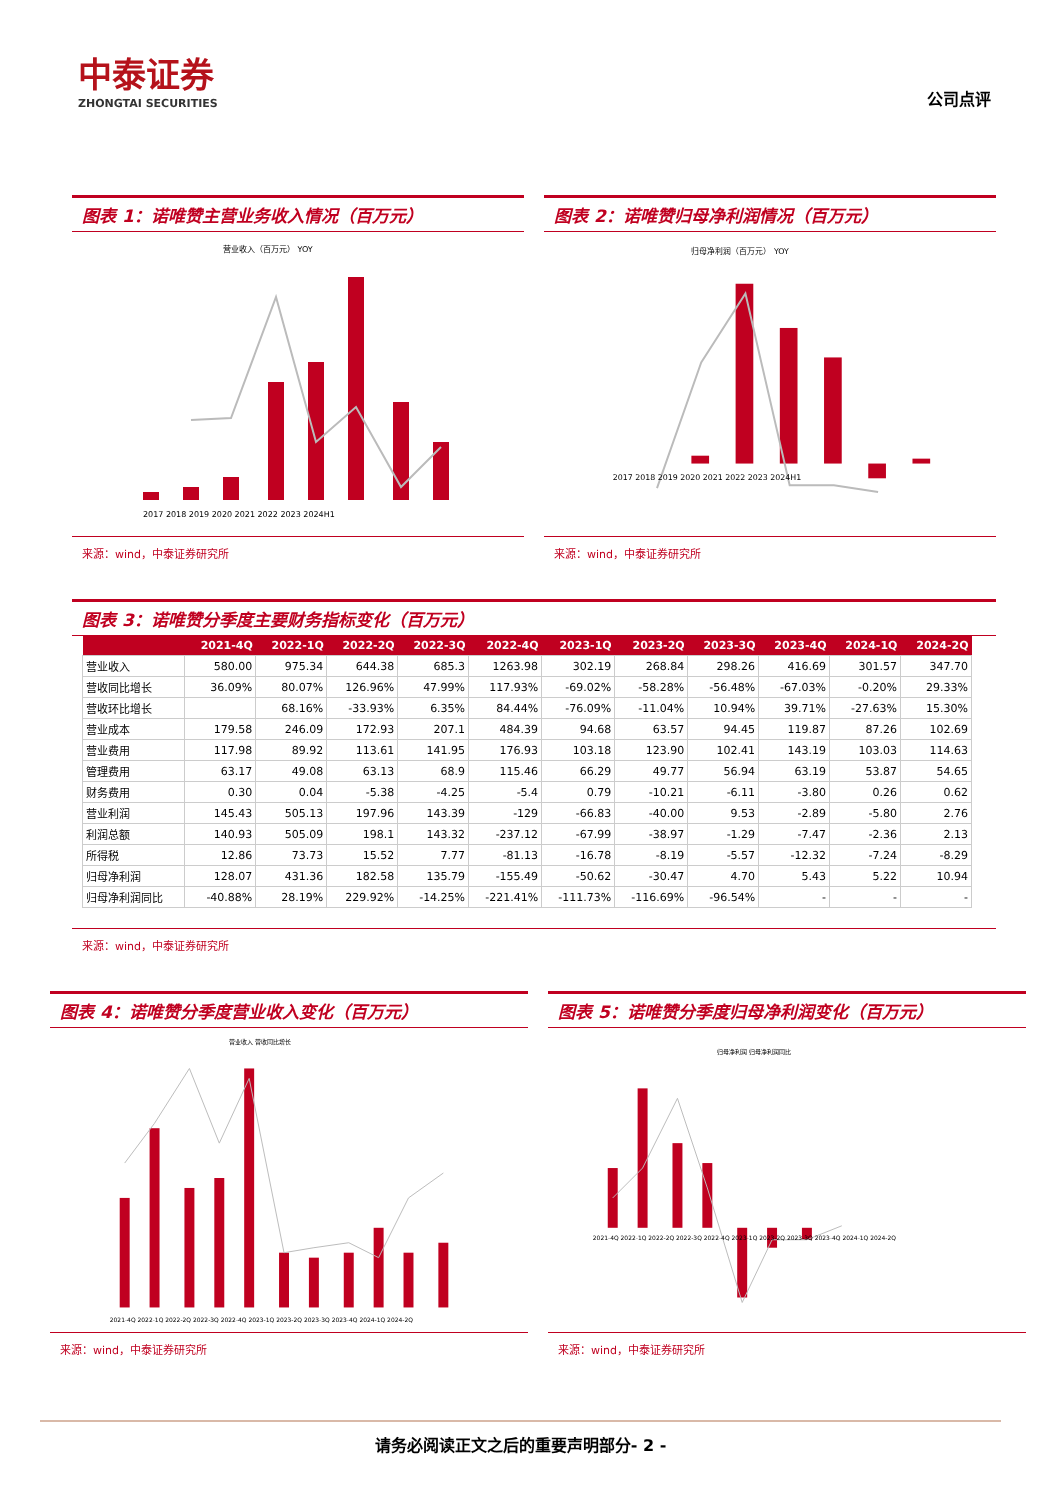中泰证券
ZHONGTAI SECURITIES
公司点评
图表 1：诺唯赞主营业务收入情况（百万元）
营业收入（百万元） YOY
2017 2018 2019 2020 2021 2022 2023 2024H1
来源：wind，中泰证券研究所
图表 2：诺唯赞归母净利润情况（百万元）
归母净利润（百万元） YOY
2017 2018 2019 2020 2021 2022 2023 2024H1
来源：wind，中泰证券研究所
图表 3：诺唯赞分季度主要财务指标变化（百万元）
| | 2021-4Q | 2022-1Q | 2022-2Q | 2022-3Q | 2022-4Q | 2023-1Q | 2023-2Q | 2023-3Q | 2023-4Q | 2024-1Q | 2024-2Q |
| --- | --- | --- | --- | --- | --- | --- | --- | --- | --- | --- | --- |
| 营业收入 | 580.00 | 975.34 | 644.38 | 685.3 | 1263.98 | 302.19 | 268.84 | 298.26 | 416.69 | 301.57 | 347.70 |
| 营收同比增长 | 36.09% | 80.07% | 126.96% | 47.99% | 117.93% | -69.02% | -58.28% | -56.48% | -67.03% | -0.20% | 29.33% |
| 营收环比增长 | | 68.16% | -33.93% | 6.35% | 84.44% | -76.09% | -11.04% | 10.94% | 39.71% | -27.63% | 15.30% |
| 营业成本 | 179.58 | 246.09 | 172.93 | 207.1 | 484.39 | 94.68 | 63.57 | 94.45 | 119.87 | 87.26 | 102.69 |
| 营业费用 | 117.98 | 89.92 | 113.61 | 141.95 | 176.93 | 103.18 | 123.90 | 102.41 | 143.19 | 103.03 | 114.63 |
| 管理费用 | 63.17 | 49.08 | 63.13 | 68.9 | 115.46 | 66.29 | 49.77 | 56.94 | 63.19 | 53.87 | 54.65 |
| 财务费用 | 0.30 | 0.04 | -5.38 | -4.25 | -5.4 | 0.79 | -10.21 | -6.11 | -3.80 | 0.26 | 0.62 |
| 营业利润 | 145.43 | 505.13 | 197.96 | 143.39 | -129 | -66.83 | -40.00 | 9.53 | -2.89 | -5.80 | 2.76 |
| 利润总额 | 140.93 | 505.09 | 198.1 | 143.32 | -237.12 | -67.99 | -38.97 | -1.29 | -7.47 | -2.36 | 2.13 |
| 所得税 | 12.86 | 73.73 | 15.52 | 7.77 | -81.13 | -16.78 | -8.19 | -5.57 | -12.32 | -7.24 | -8.29 |
| 归母净利润 | 128.07 | 431.36 | 182.58 | 135.79 | -155.49 | -50.62 | -30.47 | 4.70 | 5.43 | 5.22 | 10.94 |
| 归母净利润同比 | -40.88% | 28.19% | 229.92% | -14.25% | -221.41% | -111.73% | -116.69% | -96.54% | - | - | - |
来源：wind，中泰证券研究所
图表 4：诺唯赞分季度营业收入变化（百万元）
营业收入 营收同比增长
2021-4Q 2022-1Q 2022-2Q 2022-3Q 2022-4Q 2023-1Q 2023-2Q 2023-3Q 2023-4Q 2024-1Q 2024-2Q
来源：wind，中泰证券研究所
图表 5：诺唯赞分季度归母净利润变化（百万元）
归母净利润 归母净利润同比
2021-4Q 2022-1Q 2022-2Q 2022-3Q 2022-4Q 2023-1Q 2023-2Q 2023-3Q 2023-4Q 2024-1Q 2024-2Q
来源：wind，中泰证券研究所
请务必阅读正文之后的重要声明部分- 2 -